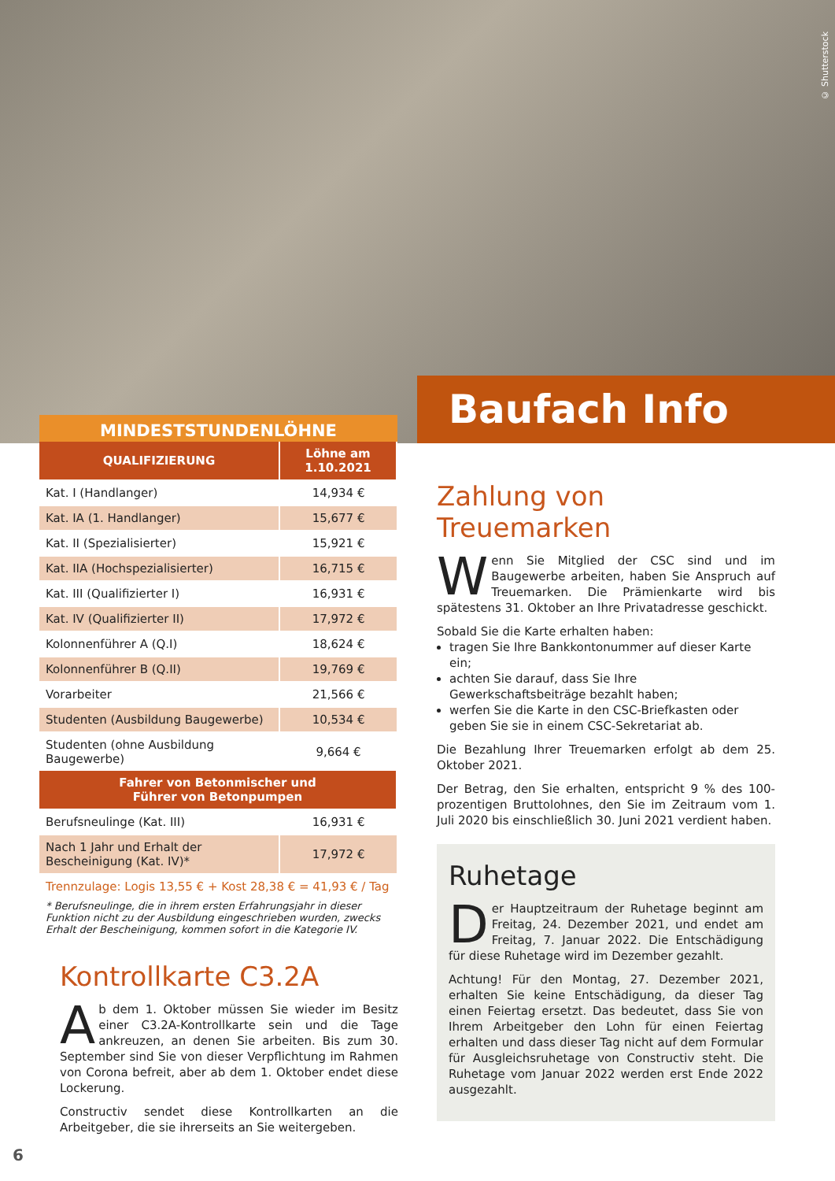© Shutterstock
Baufach Info
MINDESTSTUNDENLÖHNE
| QUALIFIZIERUNG | Löhne am 1.10.2021 |
| --- | --- |
| Kat. I (Handlanger) | 14,934 € |
| Kat. IA (1. Handlanger) | 15,677 € |
| Kat. II (Spezialisierter) | 15,921 € |
| Kat. IIA (Hochspezialisierter) | 16,715 € |
| Kat. III (Qualifizierter I) | 16,931 € |
| Kat. IV (Qualifizierter II) | 17,972 € |
| Kolonnenführer A (Q.I) | 18,624 € |
| Kolonnenführer B (Q.II) | 19,769 € |
| Vorarbeiter | 21,566 € |
| Studenten (Ausbildung Baugewerbe) | 10,534 € |
| Studenten (ohne Ausbildung Baugewerbe) | 9,664 € |
| Fahrer von Betonmischer und Führer von Betonpumpen | |
| Berufsneulinge (Kat. III) | 16,931 € |
| Nach 1 Jahr und Erhalt der Bescheinigung (Kat. IV)* | 17,972 € |
Trennzulage: Logis 13,55 € + Kost 28,38 € = 41,93 € / Tag
* Berufsneulinge, die in ihrem ersten Erfahrungsjahr in dieser Funktion nicht zu der Ausbildung eingeschrieben wurden, zwecks Erhalt der Bescheinigung, kommen sofort in die Kategorie IV.
Zahlung von Treuemarken
Wenn Sie Mitglied der CSC sind und im Baugewerbe arbeiten, haben Sie Anspruch auf Treuemarken. Die Prämienkarte wird bis spätestens 31. Oktober an Ihre Privatadresse geschickt.
Sobald Sie die Karte erhalten haben:
tragen Sie Ihre Bankkontonummer auf dieser Karte ein;
achten Sie darauf, dass Sie Ihre Gewerkschaftsbeiträge bezahlt haben;
werfen Sie die Karte in den CSC-Briefkasten oder geben Sie sie in einem CSC-Sekretariat ab.
Die Bezahlung Ihrer Treuemarken erfolgt ab dem 25. Oktober 2021.
Der Betrag, den Sie erhalten, entspricht 9 % des 100-prozentigen Bruttolohnes, den Sie im Zeitraum vom 1. Juli 2020 bis einschließlich 30. Juni 2021 verdient haben.
Ruhetage
Der Hauptzeitraum der Ruhetage beginnt am Freitag, 24. Dezember 2021, und endet am Freitag, 7. Januar 2022. Die Entschädigung für diese Ruhetage wird im Dezember gezahlt.
Achtung! Für den Montag, 27. Dezember 2021, erhalten Sie keine Entschädigung, da dieser Tag einen Feiertag ersetzt. Das bedeutet, dass Sie von Ihrem Arbeitgeber den Lohn für einen Feiertag erhalten und dass dieser Tag nicht auf dem Formular für Ausgleichsruhetage von Constructiv steht. Die Ruhetage vom Januar 2022 werden erst Ende 2022 ausgezahlt.
Kontrollkarte C3.2A
Ab dem 1. Oktober müssen Sie wieder im Besitz einer C3.2A-Kontrollkarte sein und die Tage ankreuzen, an denen Sie arbeiten. Bis zum 30. September sind Sie von dieser Verpflichtung im Rahmen von Corona befreit, aber ab dem 1. Oktober endet diese Lockerung.
Constructiv sendet diese Kontrollkarten an die Arbeitgeber, die sie ihrerseits an Sie weitergeben.
6